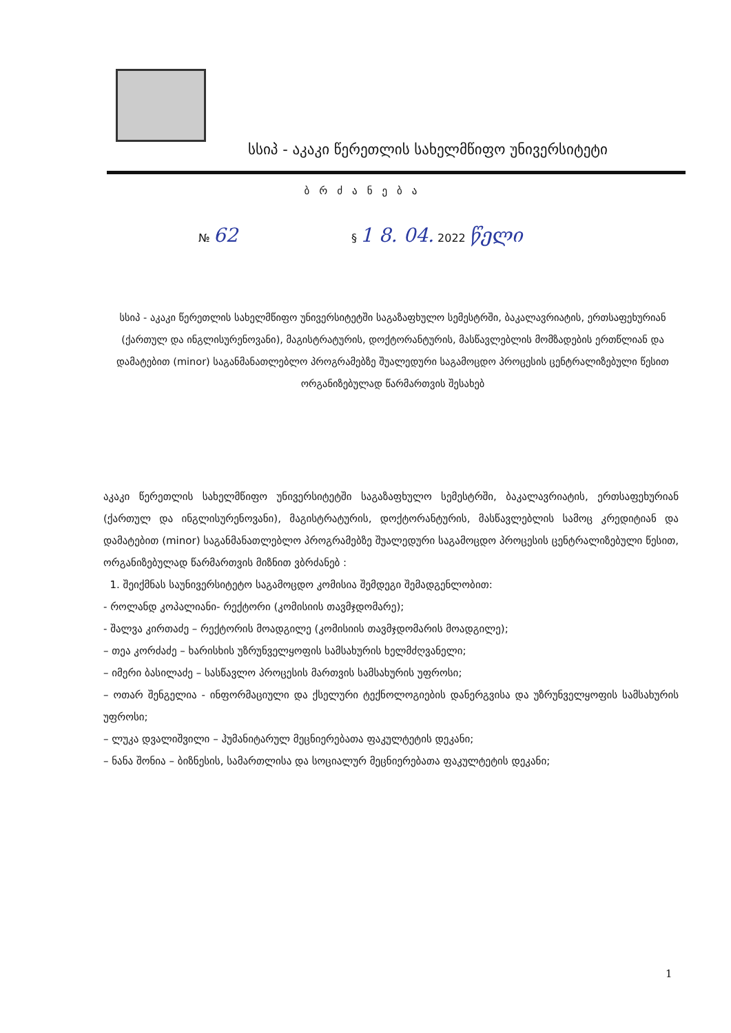სსიპ - აკაკი წერეთლის სახელმწიფო უნივერსიტეტი
ბრძანება
№ 62 § 1 8. 04. 2022 წელი
სსიპ - აკაკი წერეთლის სახელმწიფო უნივერსიტეტში საგაზაფხულო სემესტრში, ბაკალავრიატის, ერთსაფეხურიან (ქართულ და ინგლისურენოვანი), მაგისტრატურის, დოქტორანტურის, მასწავლებლის მომზადების ერთწლიან და დამატებით (minor) საგანმანათლებლო პროგრამებზე შუალედური საგამოცდო პროცესის ცენტრალიზებული წესით ორგანიზებულად წარმართვის შესახებ
აკაკი წერეთლის სახელმწიფო უნივერსიტეტში საგაზაფხულო სემესტრში, ბაკალავრიატის, ერთსაფეხურიან (ქართულ და ინგლისურენოვანი), მაგისტრატურის, დოქტორანტურის, მასწავლებლის სამოც კრედიტიან და დამატებით (minor) საგანმანათლებლო პროგრამებზე შუალედური საგამოცდო პროცესის ცენტრალიზებული წესით, ორგანიზებულად წარმართვის მიზნით ვბრძანებ :
1. შეიქმნას საუნივერსიტეტო საგამოცდო კომისია შემდეგი შემადგენლობით:
- როლანდ კოპალიანი- რექტორი (კომისიის თავმჯდომარე);
- შალვა კირთაძე – რექტორის მოადგილე (კომისიის თავმჯდომარის მოადგილე);
– თეა კორძაძე – ხარისხის უზრუნველყოფის სამსახურის ხელმძღვანელი;
– იმერი ბასილაძე – სასწავლო პროცესის მართვის სამსახურის უფროსი;
– ოთარ შენგელია - ინფორმაციული და ქსელური ტექნოლოგიების დანერგვისა და უზრუნველყოფის სამსახურის უფროსი;
– ლუკა დვალიშვილი – ჰუმანიტარულ მეცნიერებათა ფაკულტეტის დეკანი;
– ნანა შონია – ბიზნესის, სამართლისა და სოციალურ მეცნიერებათა ფაკულტეტის დეკანი;
1